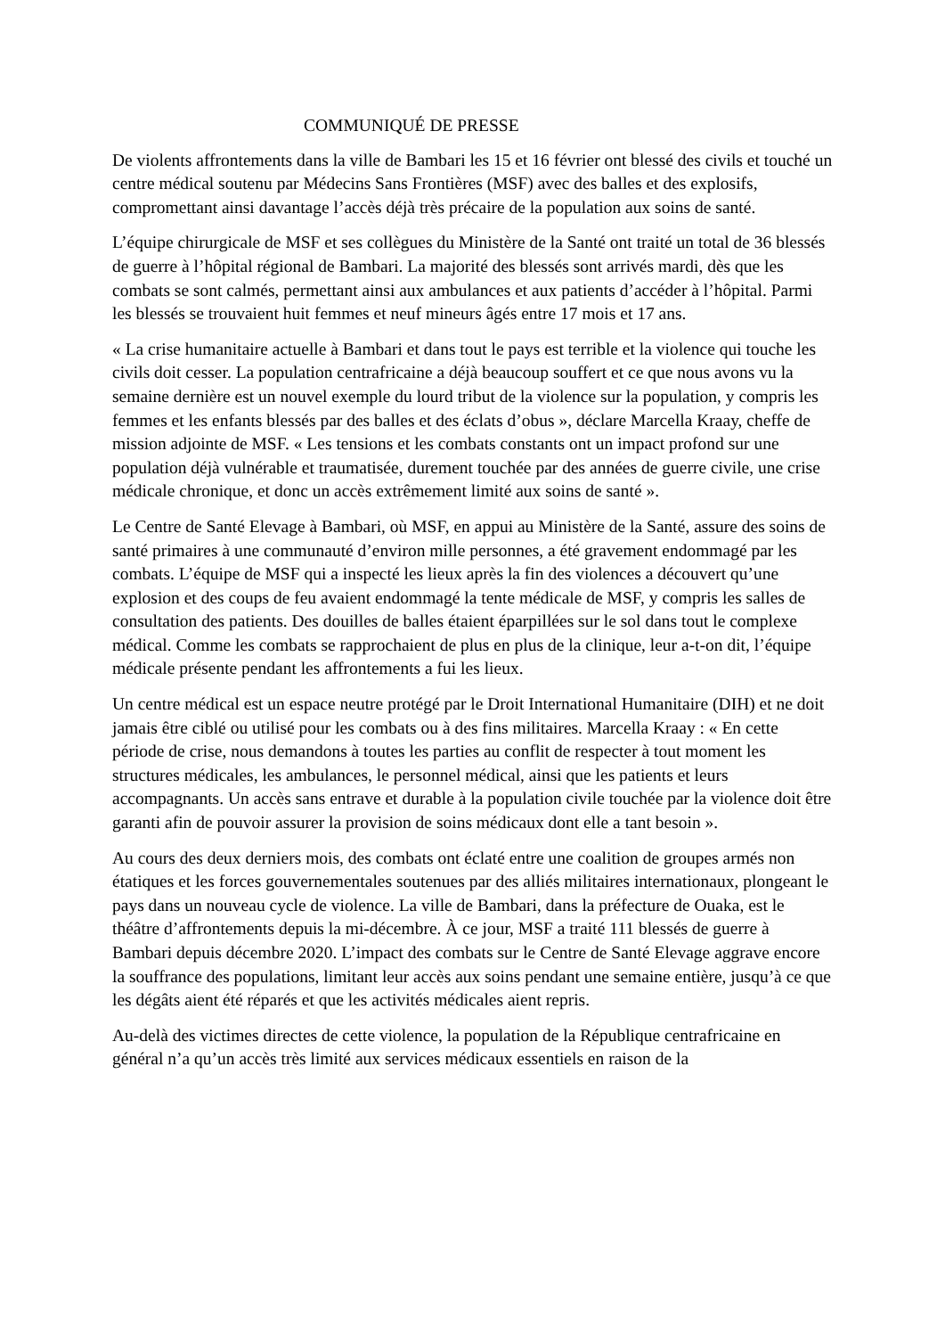COMMUNIQUÉ DE PRESSE
De violents affrontements dans la ville de Bambari les 15 et 16 février ont blessé des civils et touché un centre médical soutenu par Médecins Sans Frontières (MSF) avec des balles et des explosifs, compromettant ainsi davantage l’accès déjà très précaire de la population aux soins de santé.
L’équipe chirurgicale de MSF et ses collègues du Ministère de la Santé ont traité un total de 36 blessés de guerre à l’hôpital régional de Bambari. La majorité des blessés sont arrivés mardi, dès que les combats se sont calmés, permettant ainsi aux ambulances et aux patients d’accéder à l’hôpital. Parmi les blessés se trouvaient huit femmes et neuf mineurs âgés entre 17 mois et 17 ans.
« La crise humanitaire actuelle à Bambari et dans tout le pays est terrible et la violence qui touche les civils doit cesser. La population centrafricaine a déjà beaucoup souffert et ce que nous avons vu la semaine dernière est un nouvel exemple du lourd tribut de la violence sur la population, y compris les femmes et les enfants blessés par des balles et des éclats d’obus », déclare Marcella Kraay, cheffe de mission adjointe de MSF. « Les tensions et les combats constants ont un impact profond sur une population déjà vulnérable et traumatisée, durement touchée par des années de guerre civile, une crise médicale chronique, et donc un accès extrêmement limité aux soins de santé ».
Le Centre de Santé Elevage à Bambari, où MSF, en appui au Ministère de la Santé, assure des soins de santé primaires à une communauté d’environ mille personnes, a été gravement endommagé par les combats. L’équipe de MSF qui a inspecté les lieux après la fin des violences a découvert qu’une explosion et des coups de feu avaient endommagé la tente médicale de MSF, y compris les salles de consultation des patients. Des douilles de balles étaient éparpillées sur le sol dans tout le complexe médical. Comme les combats se rapprochaient de plus en plus de la clinique, leur a-t-on dit, l’équipe médicale présente pendant les affrontements a fui les lieux.
Un centre médical est un espace neutre protégé par le Droit International Humanitaire (DIH) et ne doit jamais être ciblé ou utilisé pour les combats ou à des fins militaires. Marcella Kraay : « En cette période de crise, nous demandons à toutes les parties au conflit de respecter à tout moment les structures médicales, les ambulances, le personnel médical, ainsi que les patients et leurs accompagnants. Un accès sans entrave et durable à la population civile touchée par la violence doit être garanti afin de pouvoir assurer la provision de soins médicaux dont elle a tant besoin ».
Au cours des deux derniers mois, des combats ont éclaté entre une coalition de groupes armés non étatiques et les forces gouvernementales soutenues par des alliés militaires internationaux, plongeant le pays dans un nouveau cycle de violence. La ville de Bambari, dans la préfecture de Ouaka, est le théâtre d’affrontements depuis la mi-décembre. À ce jour, MSF a traité 111 blessés de guerre à Bambari depuis décembre 2020. L’impact des combats sur le Centre de Santé Elevage aggrave encore la souffrance des populations, limitant leur accès aux soins pendant une semaine entière, jusqu’à ce que les dégâts aient été réparés et que les activités médicales aient repris.
Au-delà des victimes directes de cette violence, la population de la République centrafricaine en général n’a qu’un accès très limité aux services médicaux essentiels en raison de la